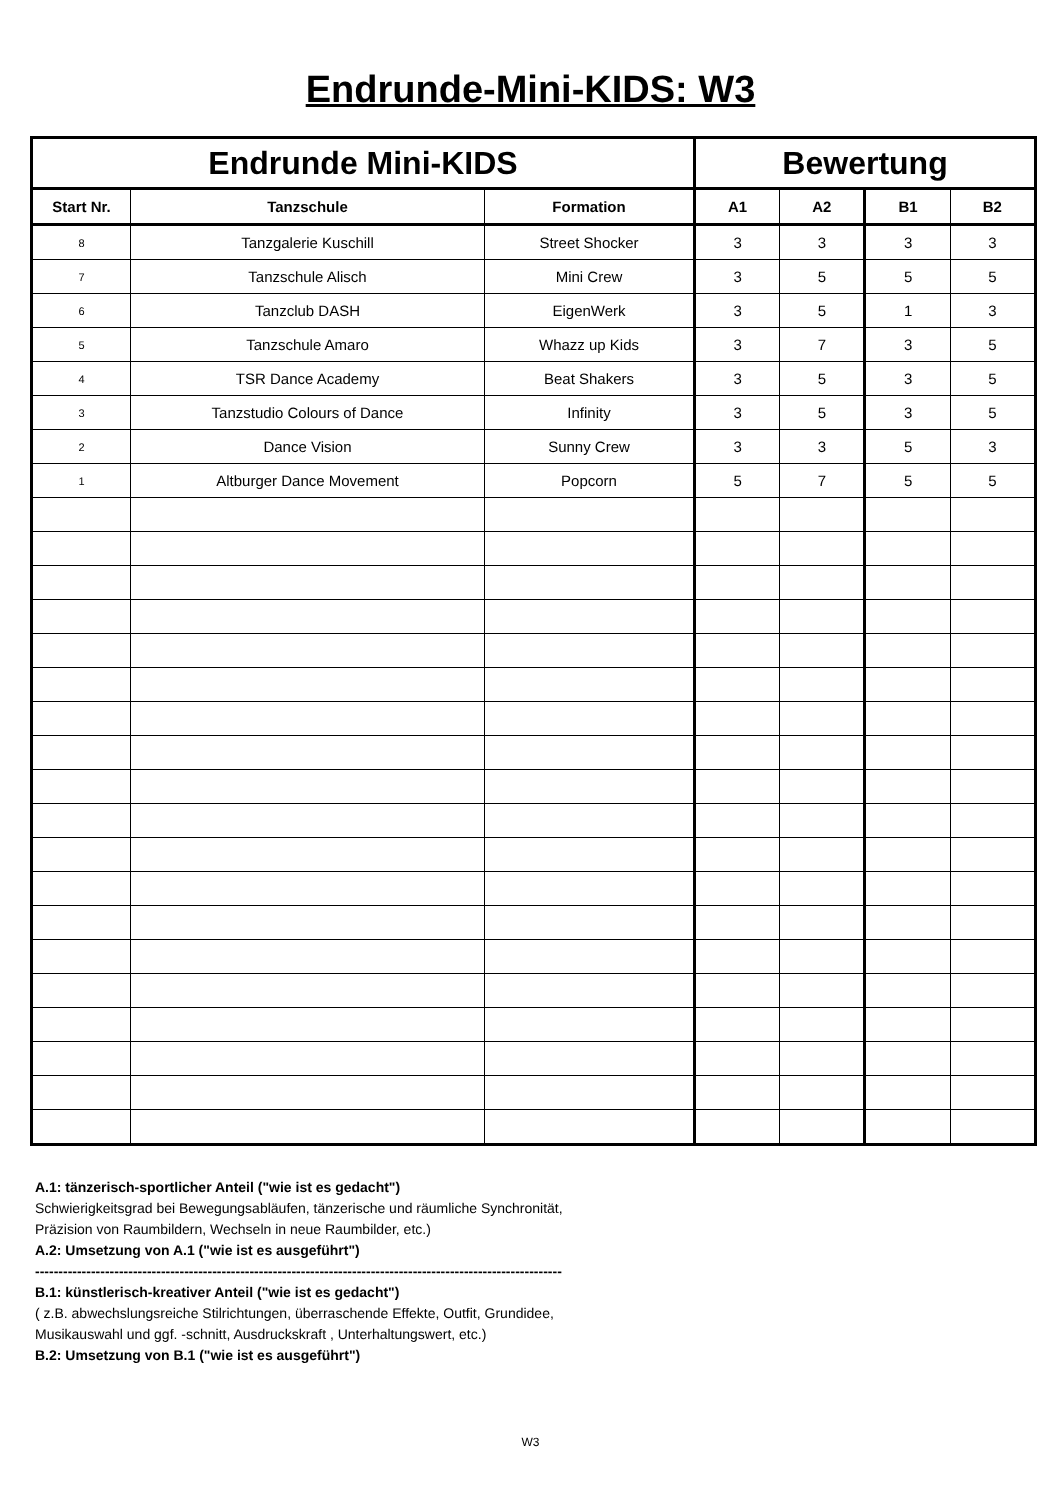Endrunde-Mini-KIDS: W3
| Endrunde Mini-KIDS | | | Bewertung | | | |
| --- | --- | --- | --- | --- | --- | --- |
| Start Nr. | Tanzschule | Formation | A1 | A2 | B1 | B2 |
| 8 | Tanzgalerie Kuschill | Street Shocker | 3 | 3 | 3 | 3 |
| 7 | Tanzschule Alisch | Mini Crew | 3 | 5 | 5 | 5 |
| 6 | Tanzclub DASH | EigenWerk | 3 | 5 | 1 | 3 |
| 5 | Tanzschule Amaro | Whazz up Kids | 3 | 7 | 3 | 5 |
| 4 | TSR Dance Academy | Beat Shakers | 3 | 5 | 3 | 5 |
| 3 | Tanzstudio Colours of Dance | Infinity | 3 | 5 | 3 | 5 |
| 2 | Dance Vision | Sunny Crew | 3 | 3 | 5 | 3 |
| 1 | Altburger Dance Movement | Popcorn | 5 | 7 | 5 | 5 |
A.1: tänzerisch-sportlicher Anteil ("wie ist es gedacht")
Schwierigkeitsgrad bei Bewegungsabläufen, tänzerische und räumliche Synchronität,
Präzision von Raumbildern, Wechseln in neue Raumbilder, etc.)
A.2: Umsetzung von A.1 ("wie ist es ausgeführt")
-----------------------------------------------------------------------------------------------------------------
B.1: künstlerisch-kreativer Anteil ("wie ist es gedacht")
( z.B. abwechslungsreiche Stilrichtungen, überraschende Effekte, Outfit, Grundidee,
Musikauswahl und ggf. -schnitt, Ausdruckskraft , Unterhaltungswert, etc.)
B.2: Umsetzung von B.1 ("wie ist es ausgeführt")
W3